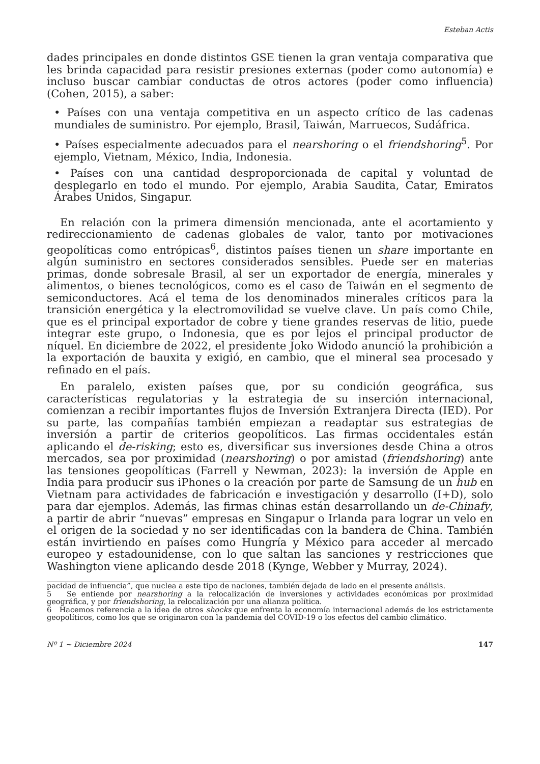Esteban Actis
dades principales en donde distintos GSE tienen la gran ventaja comparativa que les brinda capacidad para resistir presiones externas (poder como autonomía) e incluso buscar cambiar conductas de otros actores (poder como influencia) (Cohen, 2015), a saber:
• Países con una ventaja competitiva en un aspecto crítico de las cadenas mundiales de suministro. Por ejemplo, Brasil, Taiwán, Marruecos, Sudáfrica.
• Países especialmente adecuados para el nearshoring o el friendshoring<sup>5</sup>. Por ejemplo, Vietnam, México, India, Indonesia.
• Países con una cantidad desproporcionada de capital y voluntad de desplegarlo en todo el mundo. Por ejemplo, Arabia Saudita, Catar, Emiratos Árabes Unidos, Singapur.
En relación con la primera dimensión mencionada, ante el acortamiento y redireccionamiento de cadenas globales de valor, tanto por motivaciones geopolíticas como entrópicas<sup>6</sup>, distintos países tienen un share importante en algún suministro en sectores considerados sensibles. Puede ser en materias primas, donde sobresale Brasil, al ser un exportador de energía, minerales y alimentos, o bienes tecnológicos, como es el caso de Taiwán en el segmento de semiconductores. Acá el tema de los denominados minerales críticos para la transición energética y la electromovilidad se vuelve clave. Un país como Chile, que es el principal exportador de cobre y tiene grandes reservas de litio, puede integrar este grupo, o Indonesia, que es por lejos el principal productor de níquel. En diciembre de 2022, el presidente Joko Widodo anunció la prohibición a la exportación de bauxita y exigió, en cambio, que el mineral sea procesado y refinado en el país.
En paralelo, existen países que, por su condición geográfica, sus características regulatorias y la estrategia de su inserción internacional, comienzan a recibir importantes flujos de Inversión Extranjera Directa (IED). Por su parte, las compañías también empiezan a readaptar sus estrategias de inversión a partir de criterios geopolíticos. Las firmas occidentales están aplicando el de-risking; esto es, diversificar sus inversiones desde China a otros mercados, sea por proximidad (nearshoring) o por amistad (friendshoring) ante las tensiones geopolíticas (Farrell y Newman, 2023): la inversión de Apple en India para producir sus iPhones o la creación por parte de Samsung de un hub en Vietnam para actividades de fabricación e investigación y desarrollo (I+D), solo para dar ejemplos. Además, las firmas chinas están desarrollando un de-Chinafy, a partir de abrir “nuevas” empresas en Singapur o Irlanda para lograr un velo en el origen de la sociedad y no ser identificadas con la bandera de China. También están invirtiendo en países como Hungría y México para acceder al mercado europeo y estadounidense, con lo que saltan las sanciones y restricciones que Washington viene aplicando desde 2018 (Kynge, Webber y Murray, 2024).
pacidad de influencia”, que nuclea a este tipo de naciones, también dejada de lado en el presente análisis.
5 Se entiende por nearshoring a la relocalización de inversiones y actividades económicas por proximidad geográfica, y por friendshoring, la relocalización por una alianza política.
6 Hacemos referencia a la idea de otros shocks que enfrenta la economía internacional además de los estrictamente geopolíticos, como los que se originaron con la pandemia del COVID-19 o los efectos del cambio climático.
Nº 1 ~ Diciembre 2024 147